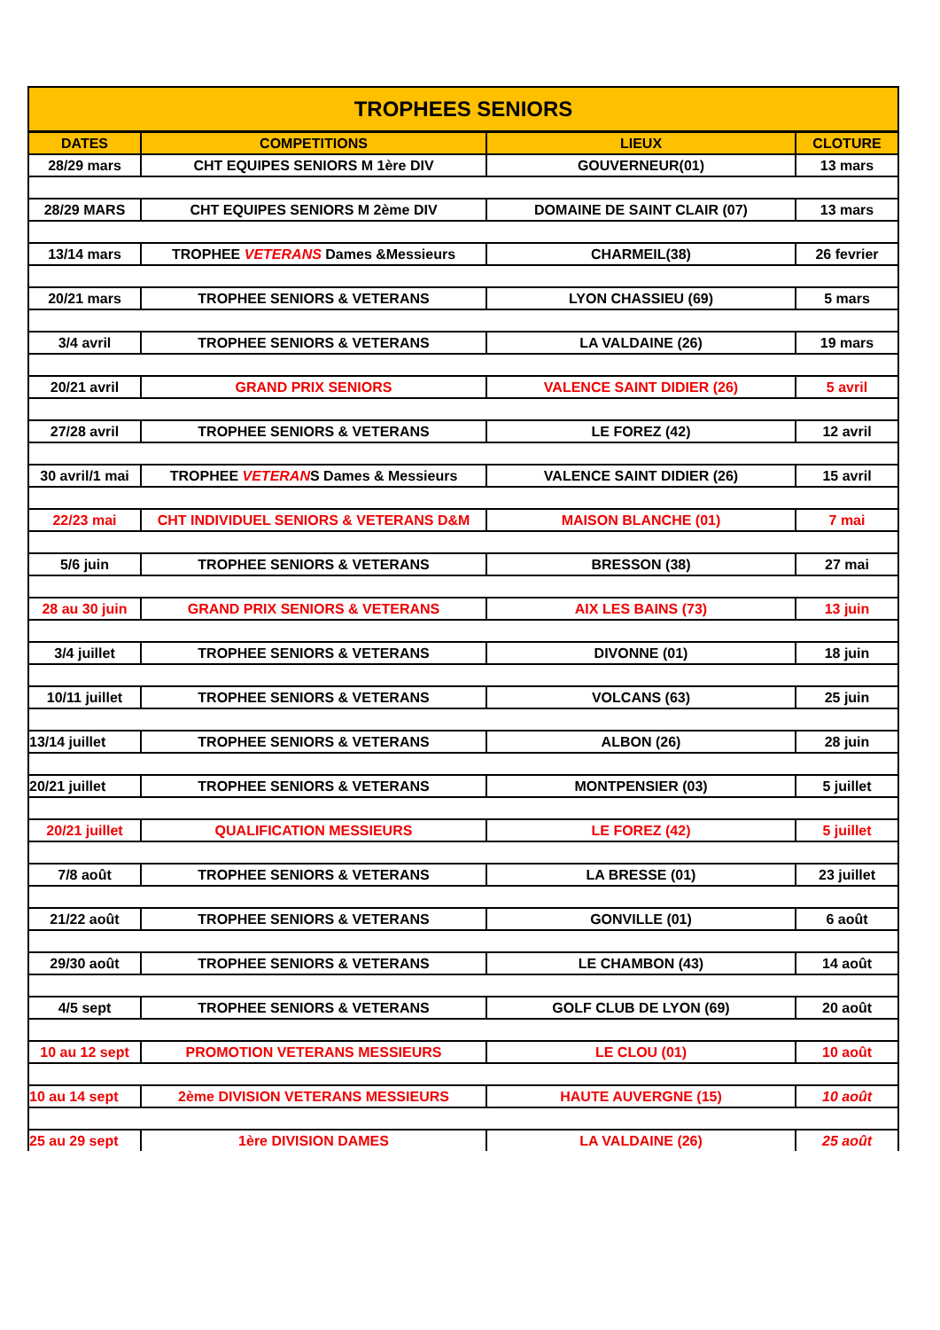| TROPHEES SENIORS | | | |
| DATES | COMPETITIONS | LIEUX | CLOTURE |
| 28/29 mars | CHT EQUIPES SENIORS M 1ère DIV | GOUVERNEUR(01) | 13 mars |
| 28/29 MARS | CHT EQUIPES SENIORS M 2ème DIV | DOMAINE DE SAINT CLAIR (07) | 13 mars |
| 13/14 mars | TROPHEE VETERANS Dames &Messieurs | CHARMEIL(38) | 26 fevrier |
| 20/21 mars | TROPHEE SENIORS & VETERANS | LYON CHASSIEU (69) | 5 mars |
| 3/4 avril | TROPHEE SENIORS & VETERANS | LA VALDAINE (26) | 19 mars |
| 20/21 avril | GRAND PRIX SENIORS | VALENCE SAINT DIDIER (26) | 5 avril |
| 27/28 avril | TROPHEE SENIORS & VETERANS | LE FOREZ (42) | 12 avril |
| 30 avril/1 mai | TROPHEE VETERAN S Dames & Messieurs | VALENCE SAINT DIDIER (26) | 15 avril |
| 22/23 mai | CHT INDIVIDUEL SENIORS & VETERANS D&M | MAISON BLANCHE (01) | 7 mai |
| 5/6 juin | TROPHEE SENIORS & VETERANS | BRESSON (38) | 27 mai |
| 28 au 30 juin | GRAND PRIX SENIORS & VETERANS | AIX LES BAINS (73) | 13 juin |
| 3/4 juillet | TROPHEE SENIORS & VETERANS | DIVONNE (01) | 18 juin |
| 10/11 juillet | TROPHEE SENIORS & VETERANS | VOLCANS (63) | 25 juin |
| 13/14 juillet | TROPHEE SENIORS & VETERANS | ALBON (26) | 28 juin |
| 20/21 juillet | TROPHEE SENIORS & VETERANS | MONTPENSIER (03) | 5 juillet |
| 20/21 juillet | QUALIFICATION MESSIEURS | LE FOREZ (42) | 5 juillet |
| 7/8 août | TROPHEE SENIORS & VETERANS | LA BRESSE (01) | 23 juillet |
| 21/22 août | TROPHEE SENIORS & VETERANS | GONVILLE (01) | 6 août |
| 29/30 août | TROPHEE SENIORS & VETERANS | LE CHAMBON (43) | 14 août |
| 4/5 sept | TROPHEE SENIORS & VETERANS | GOLF CLUB DE LYON (69) | 20 août |
| 10 au 12 sept | PROMOTION VETERANS MESSIEURS | LE CLOU (01) | 10 août |
| 10 au 14 sept | 2ème DIVISION VETERANS MESSIEURS | HAUTE AUVERGNE (15) | 10 août |
| 25 au 29 sept | 1ère DIVISION DAMES | LA VALDAINE (26) | 25 août |